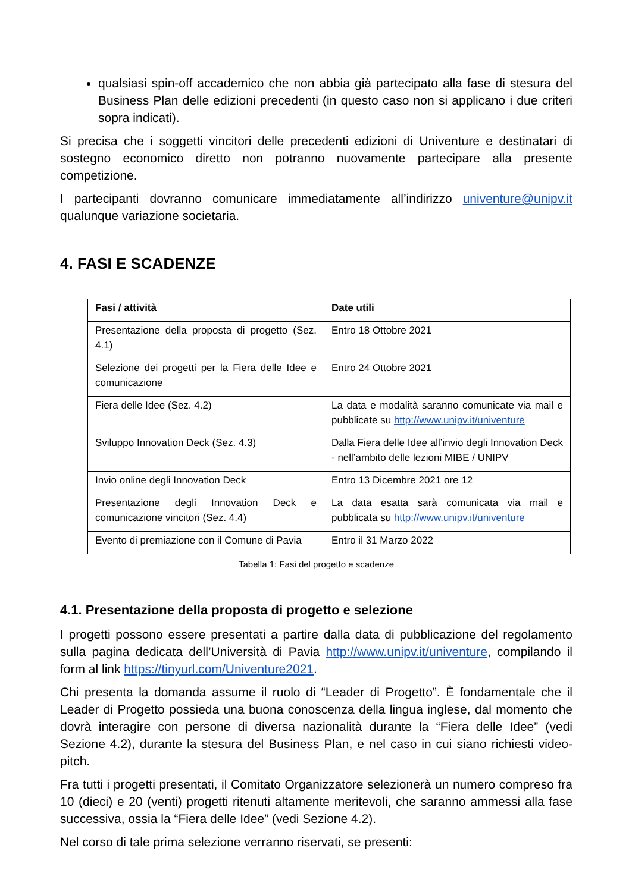qualsiasi spin-off accademico che non abbia già partecipato alla fase di stesura del Business Plan delle edizioni precedenti (in questo caso non si applicano i due criteri sopra indicati).
Si precisa che i soggetti vincitori delle precedenti edizioni di Univenture e destinatari di sostegno economico diretto non potranno nuovamente partecipare alla presente competizione.
I partecipanti dovranno comunicare immediatamente all’indirizzo univenture@unipv.it qualunque variazione societaria.
4. FASI E SCADENZE
| Fasi / attività | Date utili |
| --- | --- |
| Presentazione della proposta di progetto (Sez. 4.1) | Entro 18 Ottobre 2021 |
| Selezione dei progetti per la Fiera delle Idee e comunicazione | Entro 24 Ottobre 2021 |
| Fiera delle Idee (Sez. 4.2) | La data e modalità saranno comunicate via mail e pubblicate su http://www.unipv.it/univenture |
| Sviluppo Innovation Deck (Sez. 4.3) | Dalla Fiera delle Idee all’invio degli Innovation Deck - nell’ambito delle lezioni MIBE / UNIPV |
| Invio online degli Innovation Deck | Entro 13 Dicembre 2021 ore 12 |
| Presentazione degli Innovation Deck e comunicazione vincitori (Sez. 4.4) | La data esatta sarà comunicata via mail e pubblicata su http://www.unipv.it/univenture |
| Evento di premiazione con il Comune di Pavia | Entro il 31 Marzo 2022 |
Tabella 1: Fasi del progetto e scadenze
4.1. Presentazione della proposta di progetto e selezione
I progetti possono essere presentati a partire dalla data di pubblicazione del regolamento sulla pagina dedicata dell’Università di Pavia http://www.unipv.it/univenture, compilando il form al link https://tinyurl.com/Univenture2021.
Chi presenta la domanda assume il ruolo di “Leader di Progetto”. È fondamentale che il Leader di Progetto possieda una buona conoscenza della lingua inglese, dal momento che dovrà interagire con persone di diversa nazionalità durante la “Fiera delle Idee” (vedi Sezione 4.2), durante la stesura del Business Plan, e nel caso in cui siano richiesti video-pitch.
Fra tutti i progetti presentati, il Comitato Organizzatore selezionerà un numero compreso fra 10 (dieci) e 20 (venti) progetti ritenuti altamente meritevoli, che saranno ammessi alla fase successiva, ossia la “Fiera delle Idee” (vedi Sezione 4.2).
Nel corso di tale prima selezione verranno riservati, se presenti: